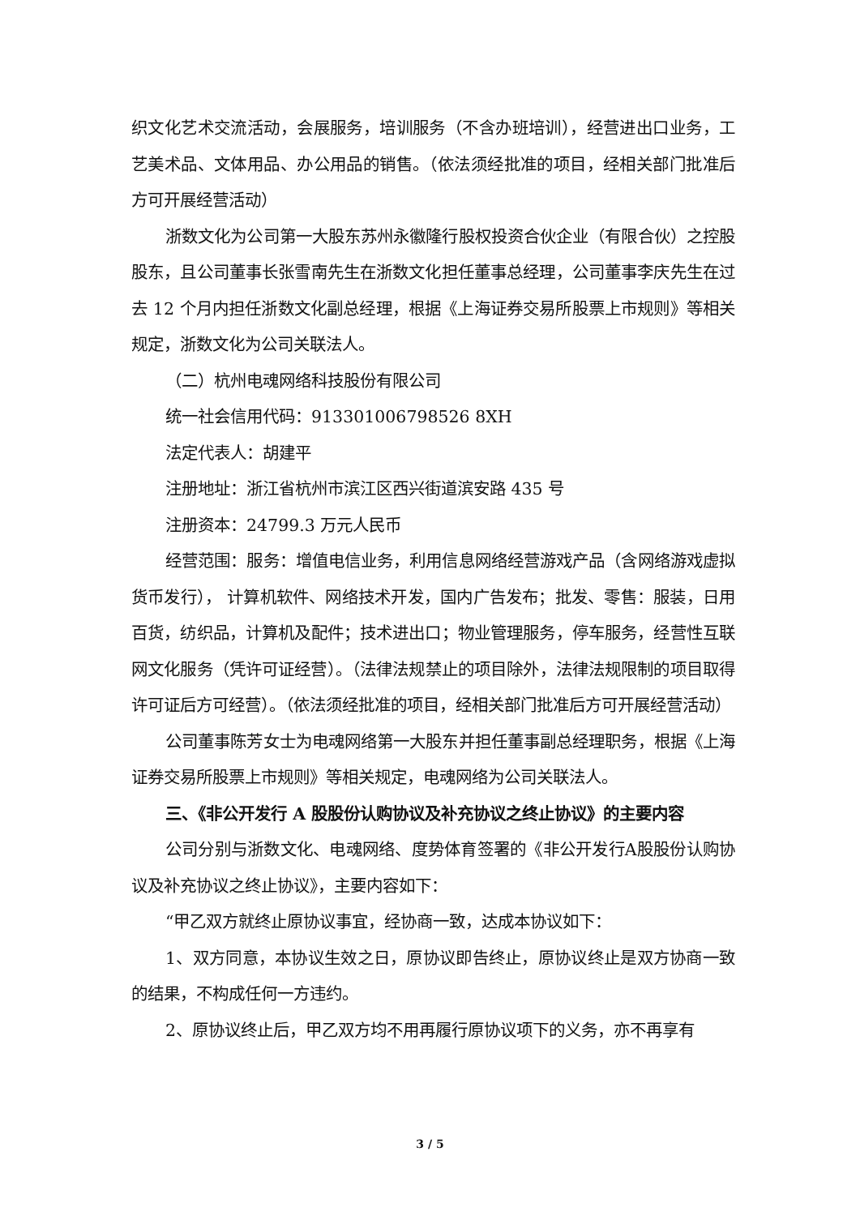织文化艺术交流活动，会展服务，培训服务（不含办班培训），经营进出口业务，工艺美术品、文体用品、办公用品的销售。（依法须经批准的项目，经相关部门批准后方可开展经营活动）
浙数文化为公司第一大股东苏州永徽隆行股权投资合伙企业（有限合伙）之控股股东，且公司董事长张雪南先生在浙数文化担任董事总经理，公司董事李庆先生在过去 12 个月内担任浙数文化副总经理，根据《上海证券交易所股票上市规则》等相关规定，浙数文化为公司关联法人。
（二）杭州电魂网络科技股份有限公司
统一社会信用代码：913301006798526 8XH
法定代表人：胡建平
注册地址：浙江省杭州市滨江区西兴街道滨安路 435 号
注册资本：24799.3 万元人民币
经营范围：服务：增值电信业务，利用信息网络经营游戏产品（含网络游戏虚拟货币发行）， 计算机软件、网络技术开发，国内广告发布；批发、零售：服装，日用百货，纺织品，计算机及配件；技术进出口；物业管理服务，停车服务，经营性互联网文化服务（凭许可证经营）。（法律法规禁止的项目除外，法律法规限制的项目取得许可证后方可经营）。（依法须经批准的项目，经相关部门批准后方可开展经营活动）
公司董事陈芳女士为电魂网络第一大股东并担任董事副总经理职务，根据《上海证券交易所股票上市规则》等相关规定，电魂网络为公司关联法人。
三、《非公开发行 A 股股份认购协议及补充协议之终止协议》的主要内容
公司分别与浙数文化、电魂网络、度势体育签署的《非公开发行A股股份认购协议及补充协议之终止协议》，主要内容如下：
“甲乙双方就终止原协议事宜，经协商一致，达成本协议如下：
1、双方同意，本协议生效之日，原协议即告终止，原协议终止是双方协商一致的结果，不构成任何一方违约。
2、原协议终止后，甲乙双方均不用再履行原协议项下的义务，亦不再享有
3 / 5